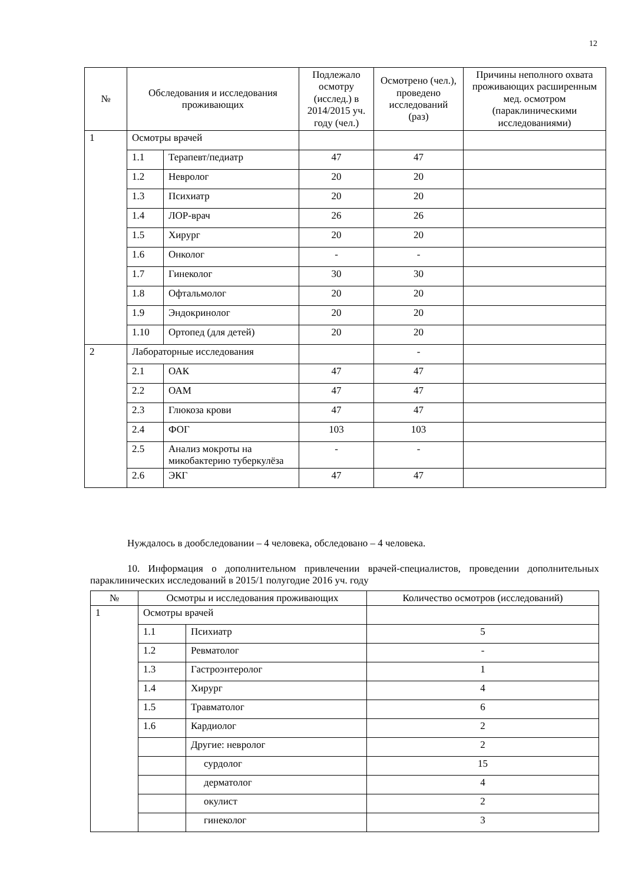12
| № | Обследования и исследования проживающих | | Подлежало осмотру (исслед.) в 2014/2015 уч. году (чел.) | Осмотрено (чел.), проведено исследований (раз) | Причины неполного охвата проживающих расширенным мед. осмотром (параклиническими исследованиями) |
| --- | --- | --- | --- | --- | --- |
| 1 | Осмотры врачей | | | | |
| | 1.1 | Терапевт/педиатр | 47 | 47 | |
| | 1.2 | Невролог | 20 | 20 | |
| | 1.3 | Психиатр | 20 | 20 | |
| | 1.4 | ЛОР-врач | 26 | 26 | |
| | 1.5 | Хирург | 20 | 20 | |
| | 1.6 | Онколог | - | - | |
| | 1.7 | Гинеколог | 30 | 30 | |
| | 1.8 | Офтальмолог | 20 | 20 | |
| | 1.9 | Эндокринолог | 20 | 20 | |
| | 1.10 | Ортопед (для детей) | 20 | 20 | |
| 2 | Лабораторные исследования | | | - | |
| | 2.1 | ОАК | 47 | 47 | |
| | 2.2 | ОАМ | 47 | 47 | |
| | 2.3 | Глюкоза крови | 47 | 47 | |
| | 2.4 | ФОГ | 103 | 103 | |
| | 2.5 | Анализ мокроты на микобактерию туберкулёза | - | - | |
| | 2.6 | ЭКГ | 47 | 47 | |
Нуждалось в дообследовании – 4 человека, обследовано – 4 человека.
10. Информация о дополнительном привлечении врачей-специалистов, проведении дополнительных параклинических исследований в 2015/1 полугодие 2016 уч. году
| № | Осмотры и исследования проживающих | | Количество осмотров (исследований) |
| --- | --- | --- | --- |
| 1 | Осмотры врачей | | |
| | 1.1 | Психиатр | 5 |
| | 1.2 | Ревматолог | - |
| | 1.3 | Гастроэнтеролог | 1 |
| | 1.4 | Хирург | 4 |
| | 1.5 | Травматолог | 6 |
| | 1.6 | Кардиолог | 2 |
| | | Другие: невролог | 2 |
| | | сурдолог | 15 |
| | | дерматолог | 4 |
| | | окулист | 2 |
| | | гинеколог | 3 |